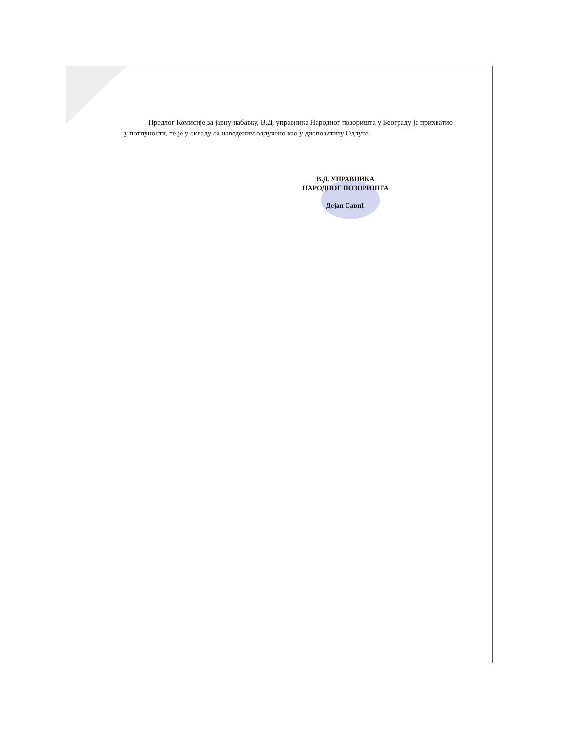Предлог Комисије за јавну набавку, В.Д. управника Народног позоришта у Београду је прихватио у потпуности, те је у складу са наведеним одлучено као у диспозитиву Одлуке.
В.Д. УПРАВНИКА
НАРОДНОГ ПОЗОРИШТА
Дејан Савић